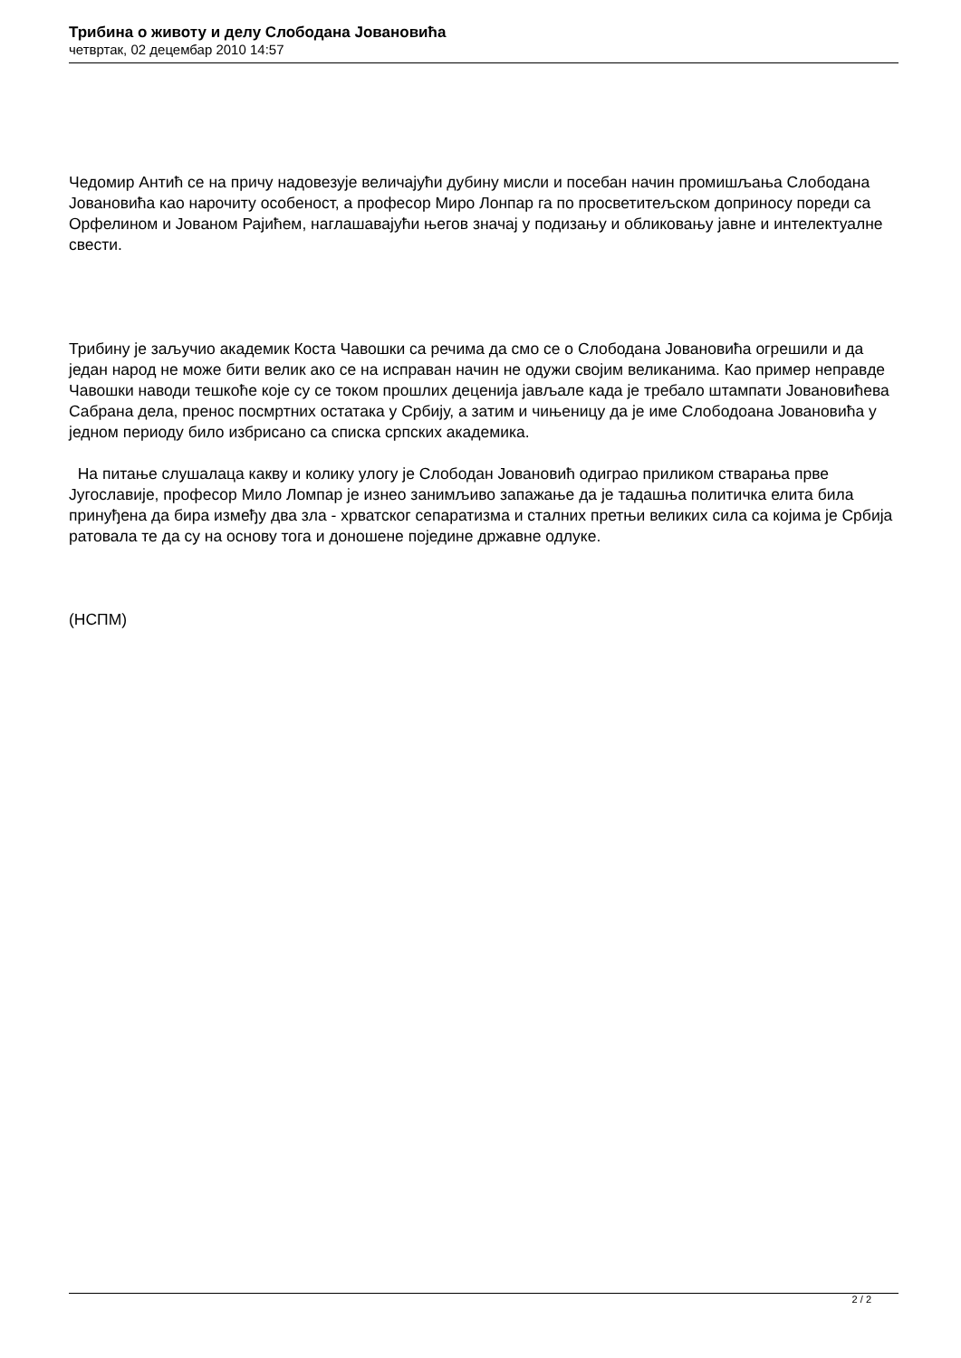Трибина о животу и делу Слободана Јовановића
четвртак, 02 децембар 2010 14:57
Чедомир Антић се на причу надовезује величајући дубину мисли и посебан начин промишљања Слободана Јовановића као нарочиту особеност, а професор Миро Лонпар га по просветитељском доприносу пореди са Орфелином и Јованом Рајићем, наглашавајући његов значај у подизању и обликовању јавне и интелектуалне свести.
Трибину је заључио академик Коста Чавошки са речима да смо се о Слободана Јовановића огрешили и да један народ не може бити велик ако се на исправан начин не одужи својим великанима. Као пример неправде Чавошки наводи тешкоће које су се током прошлих деценија јављале када је требало штампати Јовановићева Сабрана дела, пренос посмртних остатака у Србију, а затим и чињеницу да је име Слободоана Јовановића у једном периоду било избрисано са списка српских академика.
На питање слушалаца какву и колику улогу је Слободан Јовановић одиграо приликом стварања прве Југославије, професор Мило Ломпар је изнео занимљиво запажање да је тадашња политичка елита била принуђена да бира између два зла - хрватског сепаратизма и сталних претњи великих сила са којима је Србија ратовала те да су на основу тога и доношене поједине државне одлуке.
(НСПМ)
2 / 2